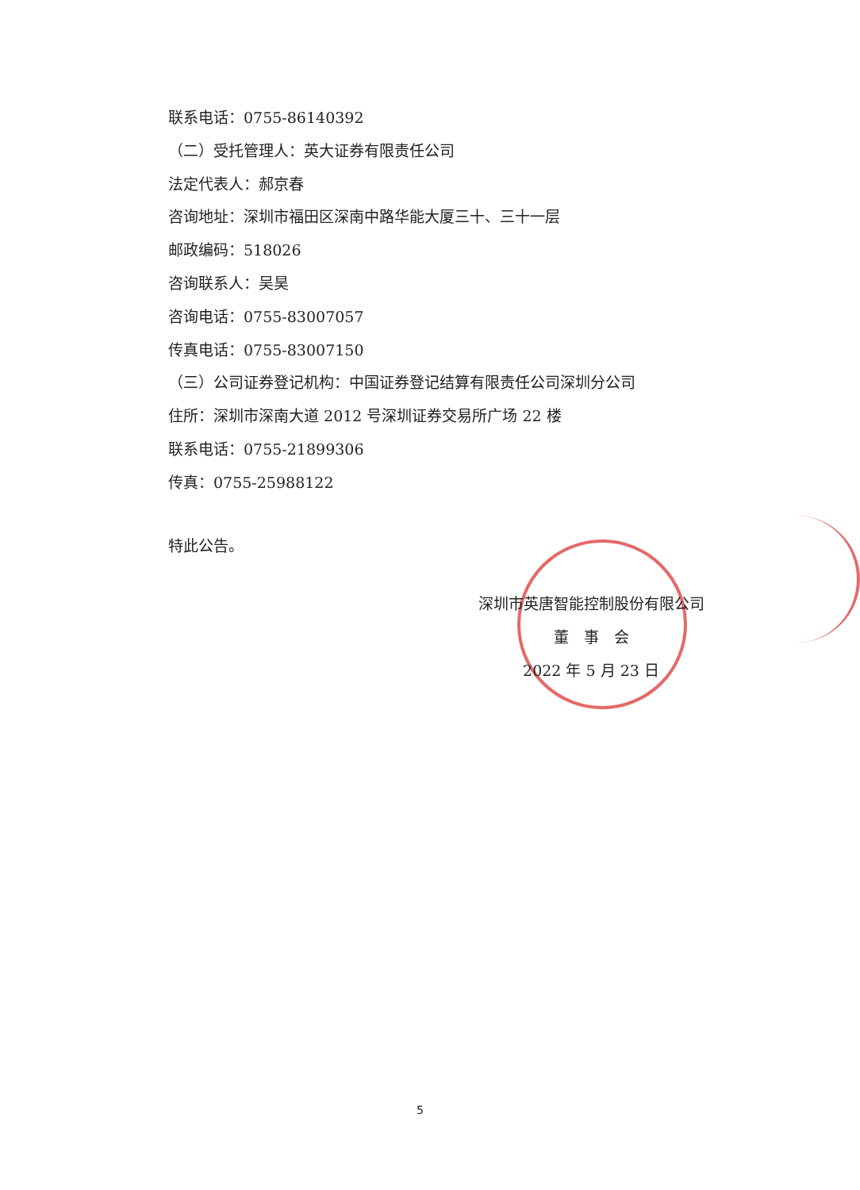联系电话：0755-86140392
（二）受托管理人：英大证券有限责任公司
法定代表人：郝京春
咨询地址：深圳市福田区深南中路华能大厦三十、三十一层
邮政编码：518026
咨询联系人：吴昊
咨询电话：0755-83007057
传真电话：0755-83007150
（三）公司证券登记机构：中国证券登记结算有限责任公司深圳分公司
住所：深圳市深南大道 2012 号深圳证券交易所广场 22 楼
联系电话：0755-21899306
传真：0755-25988122
特此公告。
深圳市英唐智能控制股份有限公司
董　事　会
2022 年 5 月 23 日
5